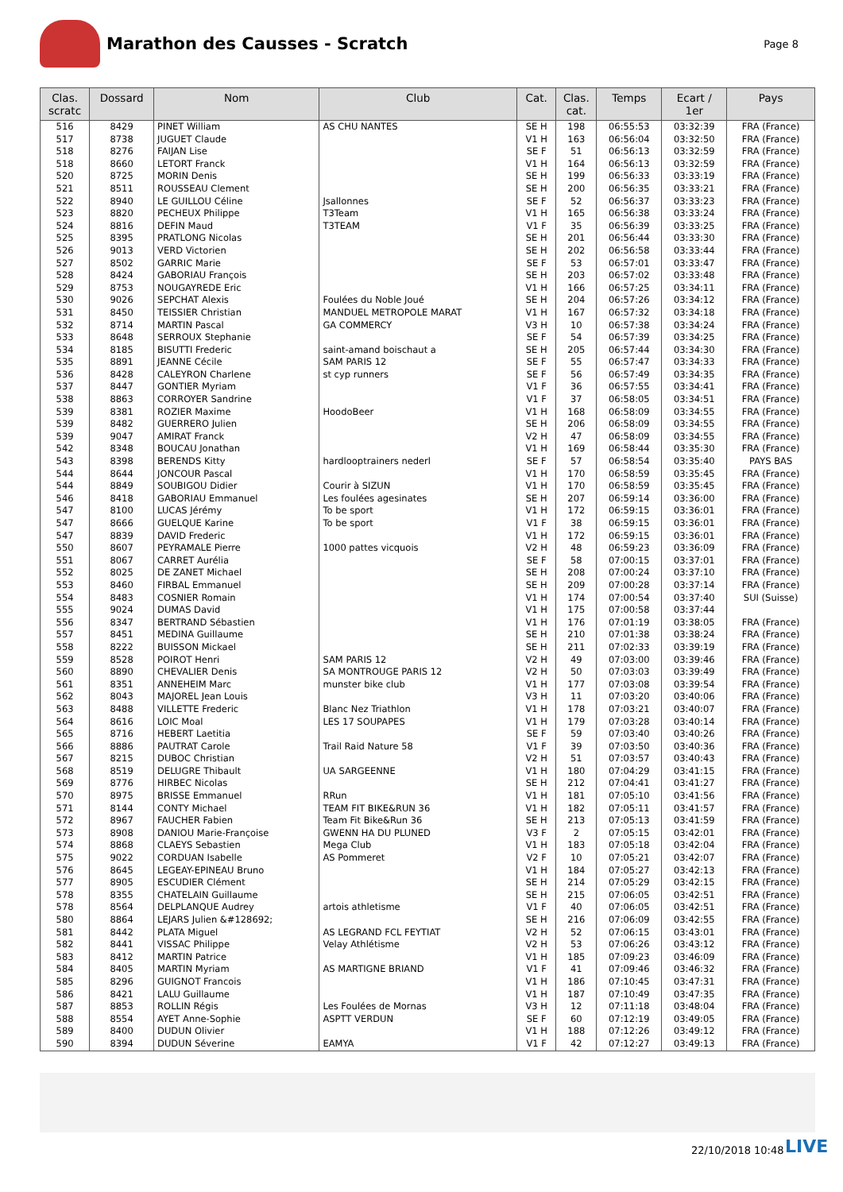Marathon des Causses - Scratch
Page 8
| Clas. scratc | Dossard | Nom | Club | Cat. | Clas. cat. | Temps | Ecart / 1er | Pays |
| --- | --- | --- | --- | --- | --- | --- | --- | --- |
| 516 | 8429 | PINET William | AS CHU NANTES | SE H | 198 | 06:55:53 | 03:32:39 | FRA (France) |
| 517 | 8738 | JUGUET Claude | | V1 H | 163 | 06:56:04 | 03:32:50 | FRA (France) |
| 518 | 8276 | FAIJAN Lise | | SE F | 51 | 06:56:13 | 03:32:59 | FRA (France) |
| 518 | 8660 | LETORT Franck | | V1 H | 164 | 06:56:13 | 03:32:59 | FRA (France) |
| 520 | 8725 | MORIN Denis | | SE H | 199 | 06:56:33 | 03:33:19 | FRA (France) |
| 521 | 8511 | ROUSSEAU Clement | | SE H | 200 | 06:56:35 | 03:33:21 | FRA (France) |
| 522 | 8940 | LE GUILLOU Céline | Jsallonnes | SE F | 52 | 06:56:37 | 03:33:23 | FRA (France) |
| 523 | 8820 | PECHEUX Philippe | T3Team | V1 H | 165 | 06:56:38 | 03:33:24 | FRA (France) |
| 524 | 8816 | DEFIN Maud | T3TEAM | V1 F | 35 | 06:56:39 | 03:33:25 | FRA (France) |
| 525 | 8395 | PRATLONG Nicolas | | SE H | 201 | 06:56:44 | 03:33:30 | FRA (France) |
| 526 | 9013 | VERD Victorien | | SE H | 202 | 06:56:58 | 03:33:44 | FRA (France) |
| 527 | 8502 | GARRIC Marie | | SE F | 53 | 06:57:01 | 03:33:47 | FRA (France) |
| 528 | 8424 | GABORIAU François | | SE H | 203 | 06:57:02 | 03:33:48 | FRA (France) |
| 529 | 8753 | NOUGAYREDE Eric | | V1 H | 166 | 06:57:25 | 03:34:11 | FRA (France) |
| 530 | 9026 | SEPCHAT Alexis | Foulées du Noble Joué | SE H | 204 | 06:57:26 | 03:34:12 | FRA (France) |
| 531 | 8450 | TEISSIER Christian | MANDUEL METROPOLE MARAT | V1 H | 167 | 06:57:32 | 03:34:18 | FRA (France) |
| 532 | 8714 | MARTIN Pascal | GA COMMERCY | V3 H | 10 | 06:57:38 | 03:34:24 | FRA (France) |
| 533 | 8648 | SERROUX Stephanie | | SE F | 54 | 06:57:39 | 03:34:25 | FRA (France) |
| 534 | 8185 | BISUTTI Frederic | saint-amand boischaut a | SE H | 205 | 06:57:44 | 03:34:30 | FRA (France) |
| 535 | 8891 | JEANNE Cécile | SAM PARIS 12 | SE F | 55 | 06:57:47 | 03:34:33 | FRA (France) |
| 536 | 8428 | CALEYRON Charlene | st cyp runners | SE F | 56 | 06:57:49 | 03:34:35 | FRA (France) |
| 537 | 8447 | GONTIER Myriam | | V1 F | 36 | 06:57:55 | 03:34:41 | FRA (France) |
| 538 | 8863 | CORROYER Sandrine | | V1 F | 37 | 06:58:05 | 03:34:51 | FRA (France) |
| 539 | 8381 | ROZIER Maxime | HoodoBeer | V1 H | 168 | 06:58:09 | 03:34:55 | FRA (France) |
| 539 | 8482 | GUERRERO Julien | | SE H | 206 | 06:58:09 | 03:34:55 | FRA (France) |
| 539 | 9047 | AMIRAT Franck | | V2 H | 47 | 06:58:09 | 03:34:55 | FRA (France) |
| 542 | 8348 | BOUCAU Jonathan | | V1 H | 169 | 06:58:44 | 03:35:30 | FRA (France) |
| 543 | 8398 | BERENDS Kitty | hardlooptrainers nederl | SE F | 57 | 06:58:54 | 03:35:40 | PAYS BAS |
| 544 | 8644 | JONCOUR Pascal | | V1 H | 170 | 06:58:59 | 03:35:45 | FRA (France) |
| 544 | 8849 | SOUBIGOU Didier | Courir à SIZUN | V1 H | 170 | 06:58:59 | 03:35:45 | FRA (France) |
| 546 | 8418 | GABORIAU Emmanuel | Les foulées agesinates | SE H | 207 | 06:59:14 | 03:36:00 | FRA (France) |
| 547 | 8100 | LUCAS Jérémy | To be sport | V1 H | 172 | 06:59:15 | 03:36:01 | FRA (France) |
| 547 | 8666 | GUELQUE Karine | To be sport | V1 F | 38 | 06:59:15 | 03:36:01 | FRA (France) |
| 547 | 8839 | DAVID Frederic | | V1 H | 172 | 06:59:15 | 03:36:01 | FRA (France) |
| 550 | 8607 | PEYRAMALE Pierre | 1000 pattes vicquois | V2 H | 48 | 06:59:23 | 03:36:09 | FRA (France) |
| 551 | 8067 | CARRET Aurélia | | SE F | 58 | 07:00:15 | 03:37:01 | FRA (France) |
| 552 | 8025 | DE ZANET Michael | | SE H | 208 | 07:00:24 | 03:37:10 | FRA (France) |
| 553 | 8460 | FIRBAL Emmanuel | | SE H | 209 | 07:00:28 | 03:37:14 | FRA (France) |
| 554 | 8483 | COSNIER Romain | | V1 H | 174 | 07:00:54 | 03:37:40 | SUI (Suisse) |
| 555 | 9024 | DUMAS David | | V1 H | 175 | 07:00:58 | 03:37:44 | |
| 556 | 8347 | BERTRAND Sébastien | | V1 H | 176 | 07:01:19 | 03:38:05 | FRA (France) |
| 557 | 8451 | MEDINA Guillaume | | SE H | 210 | 07:01:38 | 03:38:24 | FRA (France) |
| 558 | 8222 | BUISSON Mickael | | SE H | 211 | 07:02:33 | 03:39:19 | FRA (France) |
| 559 | 8528 | POIROT Henri | SAM PARIS 12 | V2 H | 49 | 07:03:00 | 03:39:46 | FRA (France) |
| 560 | 8890 | CHEVALIER Denis | SA MONTROUGE PARIS 12 | V2 H | 50 | 07:03:03 | 03:39:49 | FRA (France) |
| 561 | 8351 | ANNEHEIM Marc | munster bike club | V1 H | 177 | 07:03:08 | 03:39:54 | FRA (France) |
| 562 | 8043 | MAJOREL Jean Louis | | V3 H | 11 | 07:03:20 | 03:40:06 | FRA (France) |
| 563 | 8488 | VILLETTE Frederic | Blanc Nez Triathlon | V1 H | 178 | 07:03:21 | 03:40:07 | FRA (France) |
| 564 | 8616 | LOIC Moal | LES 17 SOUPAPES | V1 H | 179 | 07:03:28 | 03:40:14 | FRA (France) |
| 565 | 8716 | HEBERT Laetitia | | SE F | 59 | 07:03:40 | 03:40:26 | FRA (France) |
| 566 | 8886 | PAUTRAT Carole | Trail Raid Nature 58 | V1 F | 39 | 07:03:50 | 03:40:36 | FRA (France) |
| 567 | 8215 | DUBOC Christian | | V2 H | 51 | 07:03:57 | 03:40:43 | FRA (France) |
| 568 | 8519 | DELUGRE Thibault | UA SARGEENNE | V1 H | 180 | 07:04:29 | 03:41:15 | FRA (France) |
| 569 | 8776 | HIRBEC Nicolas | | SE H | 212 | 07:04:41 | 03:41:27 | FRA (France) |
| 570 | 8975 | BRISSE Emmanuel | RRun | V1 H | 181 | 07:05:10 | 03:41:56 | FRA (France) |
| 571 | 8144 | CONTY Michael | TEAM FIT BIKE&RUN 36 | V1 H | 182 | 07:05:11 | 03:41:57 | FRA (France) |
| 572 | 8967 | FAUCHER Fabien | Team Fit Bike&Run 36 | SE H | 213 | 07:05:13 | 03:41:59 | FRA (France) |
| 573 | 8908 | DANIOU Marie-Françoise | GWENN HA DU PLUNED | V3 F | 2 | 07:05:15 | 03:42:01 | FRA (France) |
| 574 | 8868 | CLAEYS Sebastien | Mega Club | V1 H | 183 | 07:05:18 | 03:42:04 | FRA (France) |
| 575 | 9022 | CORDUAN Isabelle | AS Pommeret | V2 F | 10 | 07:05:21 | 03:42:07 | FRA (France) |
| 576 | 8645 | LEGEAY-EPINEAU Bruno | | V1 H | 184 | 07:05:27 | 03:42:13 | FRA (France) |
| 577 | 8905 | ESCUDIER Clément | | SE H | 214 | 07:05:29 | 03:42:15 | FRA (France) |
| 578 | 8355 | CHATELAIN Guillaume | | SE H | 215 | 07:06:05 | 03:42:51 | FRA (France) |
| 578 | 8564 | DELPLANQUE Audrey | artois athletisme | V1 F | 40 | 07:06:05 | 03:42:51 | FRA (France) |
| 580 | 8864 | LEJARS Julien &#128692; | | SE H | 216 | 07:06:09 | 03:42:55 | FRA (France) |
| 581 | 8442 | PLATA Miguel | AS LEGRAND FCL FEYTIAT | V2 H | 52 | 07:06:15 | 03:43:01 | FRA (France) |
| 582 | 8441 | VISSAC Philippe | Velay Athlétisme | V2 H | 53 | 07:06:26 | 03:43:12 | FRA (France) |
| 583 | 8412 | MARTIN Patrice | | V1 H | 185 | 07:09:23 | 03:46:09 | FRA (France) |
| 584 | 8405 | MARTIN Myriam | AS MARTIGNE BRIAND | V1 F | 41 | 07:09:46 | 03:46:32 | FRA (France) |
| 585 | 8296 | GUIGNOT Francois | | V1 H | 186 | 07:10:45 | 03:47:31 | FRA (France) |
| 586 | 8421 | LALU Guillaume | | V1 H | 187 | 07:10:49 | 03:47:35 | FRA (France) |
| 587 | 8853 | ROLLIN Régis | Les Foulées de Mornas | V3 H | 12 | 07:11:18 | 03:48:04 | FRA (France) |
| 588 | 8554 | AYET Anne-Sophie | ASPTT VERDUN | SE F | 60 | 07:12:19 | 03:49:05 | FRA (France) |
| 589 | 8400 | DUDUN Olivier | | V1 H | 188 | 07:12:26 | 03:49:12 | FRA (France) |
| 590 | 8394 | DUDUN Séverine | EAMYA | V1 F | 42 | 07:12:27 | 03:49:13 | FRA (France) |
22/10/2018 10:48 LIVE